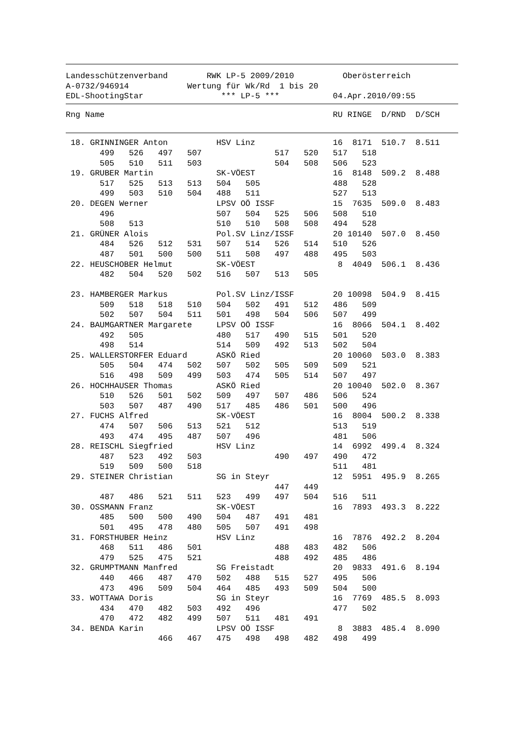Landesschützenverband        RWK LP-5 2009/2010          Oberösterreich
A-0732/946914            Wertung für Wk/Rd  1 bis 20
EDL-ShootingStar                *** LP-5 ***           04.Apr.2010/09:55
Rng Name                                               RU RINGE  D/RND  D/SCH
 18. GRINNINGER Anton          HSV Linz                16  8171  510.7  8.511
       499   526   497   507               517   520   517   518
       505   510   511   503               504   508   506   523
 19. GRUBER Martin             SK-VÖEST                16  8148  509.2  8.488
       517   525   513   513   504   505               488   528
       499   503   510   504   488   511               527   513
 20. DEGEN Werner              LPSV OÖ ISSF            15  7635  509.0  8.483
       496                     507   504   525   506   508   510
       508   513               510   510   508   508   494   528
 21. GRÜNER Alois              Pol.SV Linz/ISSF        20 10140  507.0  8.450
       484   526   512   531   507   514   526   514   510   526
       487   501   500   500   511   508   497   488   495   503
 22. HEUSCHOBER Helmut         SK-VÖEST                 8  4049  506.1  8.436
       482   504   520   502   516   507   513   505

 23. HAMBERGER Markus          Pol.SV Linz/ISSF        20 10098  504.9  8.415
       509   518   518   510   504   502   491   512   486   509
       502   507   504   511   501   498   504   506   507   499
 24. BAUMGARTNER Margarete     LPSV OÖ ISSF            16  8066  504.1  8.402
       492   505               480   517   490   515   501   520
       498   514               514   509   492   513   502   504
 25. WALLERSTORFER Eduard      ASKÖ Ried               20 10060  503.0  8.383
       505   504   474   502   507   502   505   509   509   521
       516   498   509   499   503   474   505   514   507   497
 26. HOCHHAUSER Thomas         ASKÖ Ried               20 10040  502.0  8.367
       510   526   501   502   509   497   507   486   506   524
       503   507   487   490   517   485   486   501   500   496
 27. FUCHS Alfred              SK-VÖEST                16  8004  500.2  8.338
       474   507   506   513   521   512               513   519
       493   474   495   487   507   496               481   506
 28. REISCHL Siegfried         HSV Linz                14  6992  499.4  8.324
       487   523   492   503               490   497   490   472
       519   509   500   518                           511   481
 29. STEINER Christian         SG in Steyr             12  5951  495.9  8.265
                                           447   449
       487   486   521   511   523   499   497   504   516   511
 30. OSSMANN Franz             SK-VÖEST                16  7893  493.3  8.222
       485   500   500   490   504   487   491   481
       501   495   478   480   505   507   491   498
 31. FORSTHUBER Heinz          HSV Linz                16  7876  492.2  8.204
       468   511   486   501               488   483   482   506
       479   525   475   521               488   492   485   486
 32. GRUMPTMANN Manfred        SG Freistadt            20  9833  491.6  8.194
       440   466   487   470   502   488   515   527   495   506
       473   496   509   504   464   485   493   509   504   500
 33. WOTTAWA Doris             SG in Steyr             16  7769  485.5  8.093
       434   470   482   503   492   496               477   502
       470   472   482   499   507   511   481   491
 34. BENDA Karin               LPSV OÖ ISSF             8  3883  485.4  8.090
                   466   467   475   498   498   482   498   499